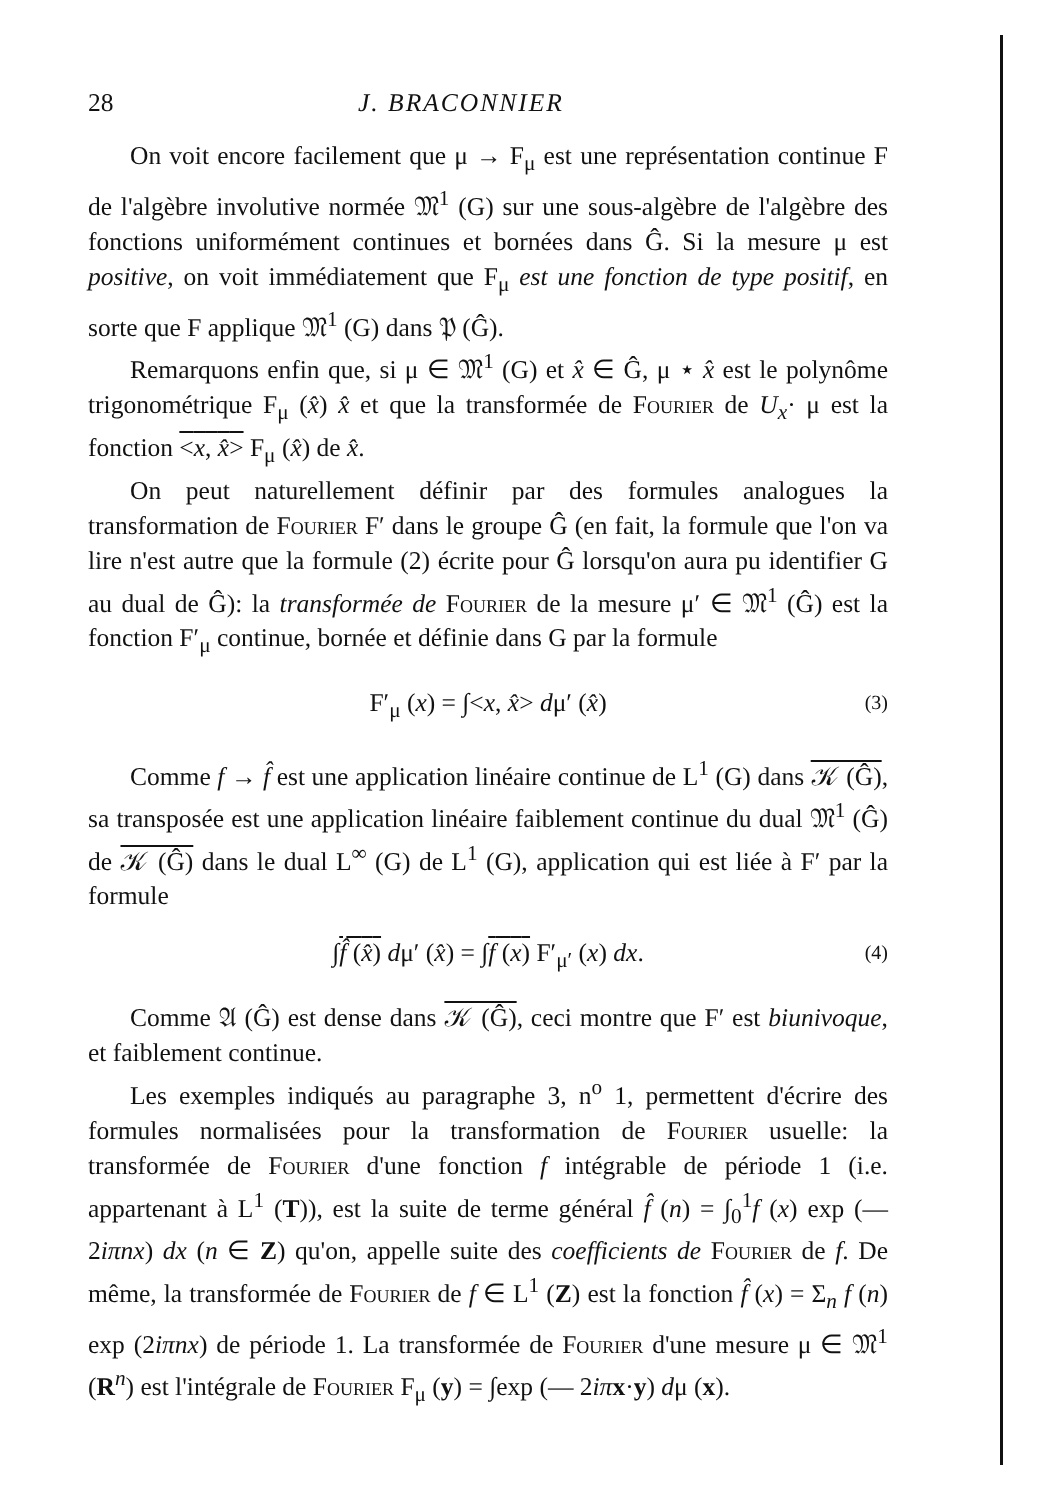28 J. BRACONNIER
On voit encore facilement que μ → F<sub>μ</sub> est une représentation continue F de l'algèbre involutive normée 𝔐<sup>1</sup> (G) sur une sous-algèbre de l'algèbre des fonctions uniformément continues et bornées dans Ĝ. Si la mesure μ est positive, on voit immédiatement que F<sub>μ</sub> est une fonction de type positif, en sorte que F applique 𝔐<sup>1</sup> (G) dans 𝔓 (Ĝ).
Remarquons enfin que, si μ ∈ 𝔐<sup>1</sup> (G) et x̂ ∈ Ĝ, μ ⋆ x̂ est le polynôme trigonométrique F<sub>μ</sub> (x̂) x̂ et que la transformée de Fourier de U<sub>x</sub>· μ est la fonction <x, x̂> F<sub>μ</sub> (x̂) de x̂.
On peut naturellement définir par des formules analogues la transformation de Fourier F′ dans le groupe Ĝ (en fait, la formule que l'on va lire n'est autre que la formule (2) écrite pour Ĝ lorsqu'on aura pu identifier G au dual de Ĝ): la transformée de Fourier de la mesure μ′ ∈ 𝔐<sup>1</sup> (Ĝ) est la fonction F′<sub>μ</sub> continue, bornée et définie dans G par la formule
F′<sub>μ</sub> (x) = ∫<x, x̂> dμ′ (x̂) (3)
Comme f → f̂ est une application linéaire continue de L<sup>1</sup> (G) dans 𝒦 (Ĝ), sa transposée est une application linéaire faiblement continue du dual 𝔐<sup>1</sup> (Ĝ) de 𝒦 (Ĝ) dans le dual L<sup>∞</sup> (G) de L<sup>1</sup> (G), application qui est liée à F′ par la formule
∫f̂ (x̂) dμ′ (x̂) = ∫f (x) F′<sub>μ′</sub> (x) dx. (4)
Comme 𝔄 (Ĝ) est dense dans 𝒦 (Ĝ), ceci montre que F′ est biunivoque, et faiblement continue.
Les exemples indiqués au paragraphe 3, n<sup>o</sup> 1, permettent d'écrire des formules normalisées pour la transformation de Fourier usuelle: la transformée de Fourier d'une fonction f intégrable de période 1 (i.e. appartenant à L<sup>1</sup> (T)), est la suite de terme général f̂ (n) = ∫<sub>0</sub><sup>1</sup>f (x) exp (— 2iπnx) dx (n ∈ Z) qu'on, appelle suite des coefficients de Fourier de f. De même, la transformée de Fourier de f ∈ L<sup>1</sup> (Z) est la fonction f̂ (x) = Σ<sub>n</sub> f (n) exp (2iπnx) de période 1. La transformée de Fourier d'une mesure μ ∈ 𝔐<sup>1</sup> (R<sup>n</sup>) est l'intégrale de Fourier F<sub>μ</sub> (y) = ∫exp (— 2iπ x·y) dμ (x).